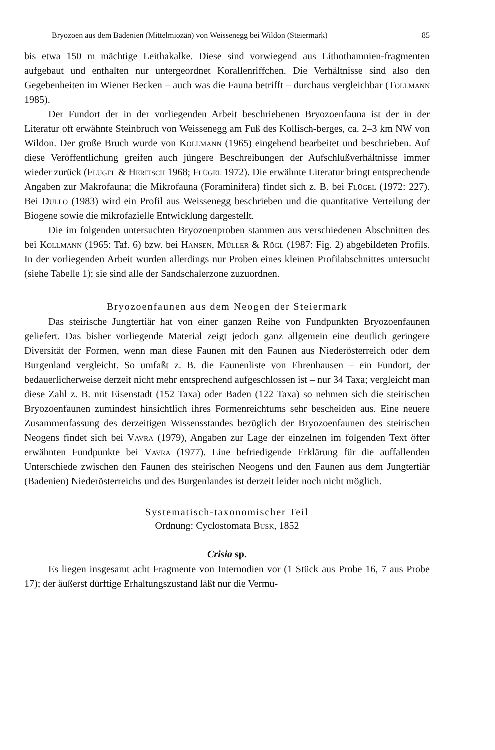Bryozoen aus dem Badenien (Mittelmiozän) von Weissenegg bei Wildon (Steiermark) 85
bis etwa 150 m mächtige Leithakalke. Diese sind vorwiegend aus Lithothamnien-fragmenten aufgebaut und enthalten nur untergeordnet Korallenriffchen. Die Verhältnisse sind also den Gegebenheiten im Wiener Becken – auch was die Fauna betrifft – durchaus vergleichbar (Tollmann 1985).
Der Fundort der in der vorliegenden Arbeit beschriebenen Bryozoenfauna ist der in der Literatur oft erwähnte Steinbruch von Weissenegg am Fuß des Kollisch-berges, ca. 2–3 km NW von Wildon. Der große Bruch wurde von Kollmann (1965) eingehend bearbeitet und beschrieben. Auf diese Veröffentlichung greifen auch jüngere Beschreibungen der Aufschlußverhältnisse immer wieder zurück (Flügel & Heritsch 1968; Flügel 1972). Die erwähnte Literatur bringt entsprechende Angaben zur Makrofauna; die Mikrofauna (Foraminifera) findet sich z. B. bei Flügel (1972: 227). Bei Dullo (1983) wird ein Profil aus Weissenegg beschrieben und die quantitative Verteilung der Biogene sowie die mikrofazielle Entwicklung dargestellt.
Die im folgenden untersuchten Bryozoenproben stammen aus verschiedenen Abschnitten des bei Kollmann (1965: Taf. 6) bzw. bei Hansen, Müller & Rögl (1987: Fig. 2) abgebildeten Profils. In der vorliegenden Arbeit wurden allerdings nur Proben eines kleinen Profilabschnittes untersucht (siehe Tabelle 1); sie sind alle der Sandschalerzone zuzuordnen.
Bryozoenfaunen aus dem Neogen der Steiermark
Das steirische Jungtertiär hat von einer ganzen Reihe von Fundpunkten Bryozoenfaunen geliefert. Das bisher vorliegende Material zeigt jedoch ganz allgemein eine deutlich geringere Diversität der Formen, wenn man diese Faunen mit den Faunen aus Niederösterreich oder dem Burgenland vergleicht. So umfaßt z. B. die Faunenliste von Ehrenhausen – ein Fundort, der bedauerlicherweise derzeit nicht mehr entsprechend aufgeschlossen ist – nur 34 Taxa; vergleicht man diese Zahl z. B. mit Eisenstadt (152 Taxa) oder Baden (122 Taxa) so nehmen sich die steirischen Bryozoenfaunen zumindest hinsichtlich ihres Formenreichtums sehr bescheiden aus. Eine neuere Zusammenfassung des derzeitigen Wissensstandes bezüglich der Bryozoenfaunen des steirischen Neogens findet sich bei Vavra (1979), Angaben zur Lage der einzelnen im folgenden Text öfter erwähnten Fundpunkte bei Vavra (1977). Eine befriedigende Erklärung für die auffallenden Unterschiede zwischen den Faunen des steirischen Neogens und den Faunen aus dem Jungtertiär (Badenien) Niederösterreichs und des Burgenlandes ist derzeit leider noch nicht möglich.
Systematisch-taxonomischer Teil
Ordnung: Cyclostomata Busk, 1852
Crisia sp.
Es liegen insgesamt acht Fragmente von Internodien vor (1 Stück aus Probe 16, 7 aus Probe 17); der äußerst dürftige Erhaltungszustand läßt nur die Vermu-